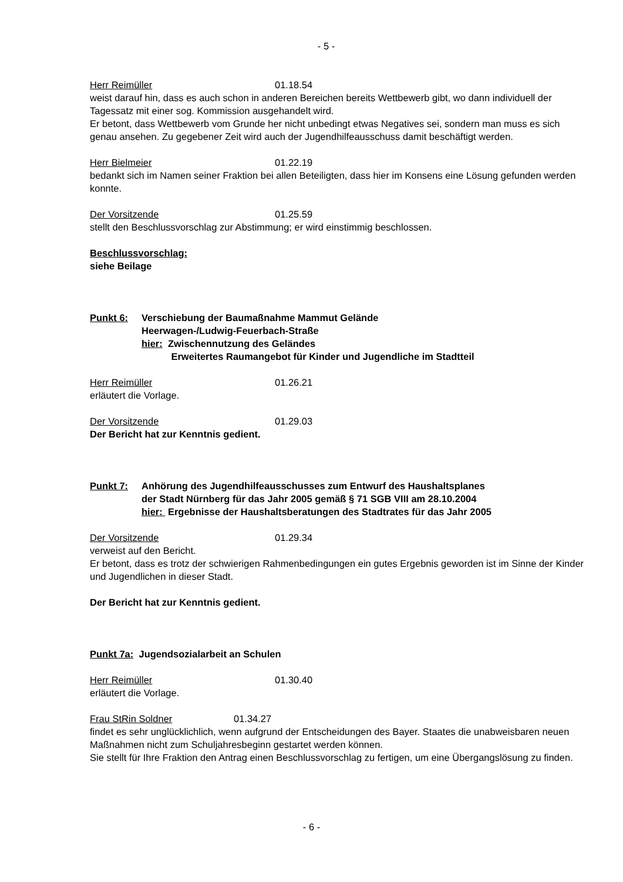- 5 -
Herr Reimüller 01.18.54
weist darauf hin, dass es auch schon in anderen Bereichen bereits Wettbewerb gibt, wo dann individuell der Tagessatz mit einer sog. Kommission ausgehandelt wird.
Er betont, dass Wettbewerb vom Grunde her nicht unbedingt etwas Negatives sei, sondern man muss es sich genau ansehen. Zu gegebener Zeit wird auch der Jugendhilfeausschuss damit beschäftigt werden.
Herr Bielmeier 01.22.19
bedankt sich im Namen seiner Fraktion bei allen Beteiligten, dass hier im Konsens eine Lösung gefunden werden konnte.
Der Vorsitzende 01.25.59
stellt den Beschlussvorschlag zur Abstimmung; er wird einstimmig beschlossen.
Beschlussvorschlag:
siehe Beilage
Punkt 6: Verschiebung der Baumaßnahme Mammut Gelände
Heerwagen-/Ludwig-Feuerbach-Straße
hier: Zwischennutzung des Geländes
Erweitertes Raumangebot für Kinder und Jugendliche im Stadtteil
Herr Reimüller 01.26.21
erläutert die Vorlage.
Der Vorsitzende 01.29.03
Der Bericht hat zur Kenntnis gedient.
Punkt 7: Anhörung des Jugendhilfeausschusses zum Entwurf des Haushaltsplanes
der Stadt Nürnberg für das Jahr 2005 gemäß § 71 SGB VIII am 28.10.2004
hier: Ergebnisse der Haushaltsberatungen des Stadtrates für das Jahr 2005
Der Vorsitzende 01.29.34
verweist auf den Bericht.
Er betont, dass es trotz der schwierigen Rahmenbedingungen ein gutes Ergebnis geworden ist im Sinne der Kinder und Jugendlichen in dieser Stadt.
Der Bericht hat zur Kenntnis gedient.
Punkt 7a: Jugendsozialarbeit an Schulen
Herr Reimüller 01.30.40
erläutert die Vorlage.
Frau StRin Soldner 01.34.27
findet es sehr unglücklichlich, wenn aufgrund der Entscheidungen des Bayer. Staates die unabweisbaren neuen Maßnahmen nicht zum Schuljahresbeginn gestartet werden können.
Sie stellt für Ihre Fraktion den Antrag einen Beschlussvorschlag zu fertigen, um eine Übergangslösung zu finden.
- 6 -